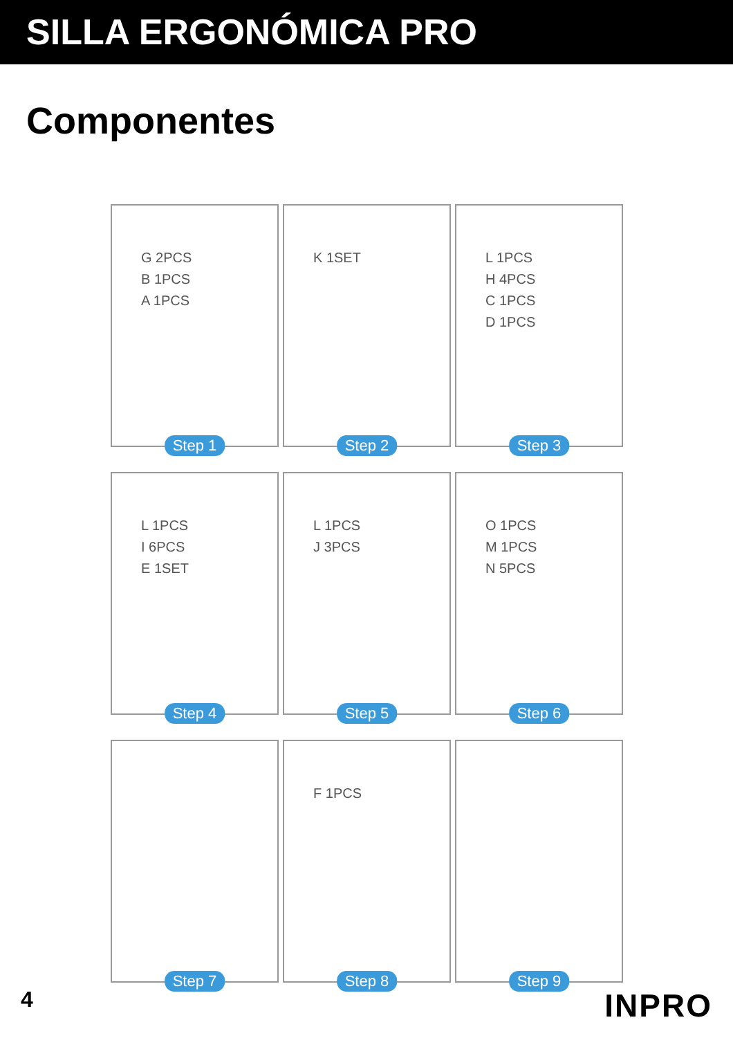SILLA ERGONÓMICA PRO
Componentes
G 2PCS
B 1PCS
A 1PCS
Step 1
K 1SET
Step 2
L 1PCS
H 4PCS
C 1PCS
D 1PCS
Step 3
L 1PCS
I 6PCS
E 1SET
Step 4
L 1PCS
J 3PCS
Step 5
O 1PCS
M 1PCS
N 5PCS
Step 6
Step 7
F 1PCS
Step 8
Step 9
4 INPRO